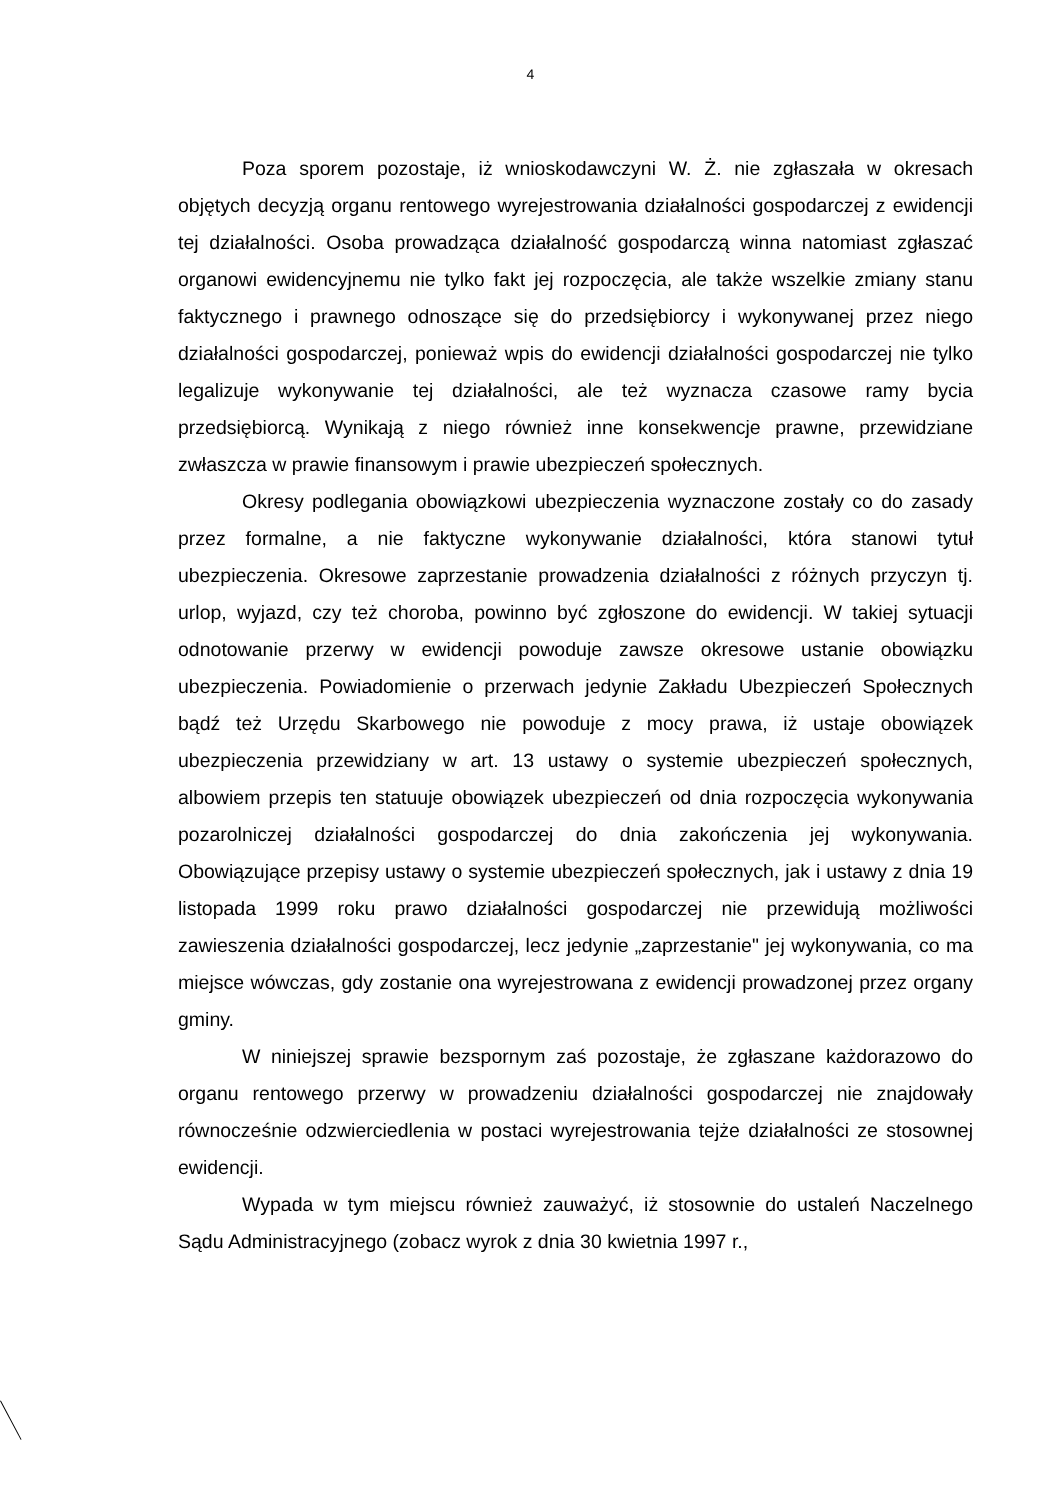4
Poza sporem pozostaje, iż wnioskodawczyni W. Ż. nie zgłaszała w okresach objętych decyzją organu rentowego wyrejestrowania działalności gospodarczej z ewidencji tej działalności. Osoba prowadząca działalność gospodarczą winna natomiast zgłaszać organowi ewidencyjnemu nie tylko fakt jej rozpoczęcia, ale także wszelkie zmiany stanu faktycznego i prawnego odnoszące się do przedsiębiorcy i wykonywanej przez niego działalności gospodarczej, ponieważ wpis do ewidencji działalności gospodarczej nie tylko legalizuje wykonywanie tej działalności, ale też wyznacza czasowe ramy bycia przedsiębiorcą. Wynikają z niego również inne konsekwencje prawne, przewidziane zwłaszcza w prawie finansowym i prawie ubezpieczeń społecznych.
Okresy podlegania obowiązkowi ubezpieczenia wyznaczone zostały co do zasady przez formalne, a nie faktyczne wykonywanie działalności, która stanowi tytuł ubezpieczenia. Okresowe zaprzestanie prowadzenia działalności z różnych przyczyn tj. urlop, wyjazd, czy też choroba, powinno być zgłoszone do ewidencji. W takiej sytuacji odnotowanie przerwy w ewidencji powoduje zawsze okresowe ustanie obowiązku ubezpieczenia. Powiadomienie o przerwach jedynie Zakładu Ubezpieczeń Społecznych bądź też Urzędu Skarbowego nie powoduje z mocy prawa, iż ustaje obowiązek ubezpieczenia przewidziany w art. 13 ustawy o systemie ubezpieczeń społecznych, albowiem przepis ten statuuje obowiązek ubezpieczeń od dnia rozpoczęcia wykonywania pozarolniczej działalności gospodarczej do dnia zakończenia jej wykonywania. Obowiązujące przepisy ustawy o systemie ubezpieczeń społecznych, jak i ustawy z dnia 19 listopada 1999 roku prawo działalności gospodarczej nie przewidują możliwości zawieszenia działalności gospodarczej, lecz jedynie „zaprzestanie" jej wykonywania, co ma miejsce wówczas, gdy zostanie ona wyrejestrowana z ewidencji prowadzonej przez organy gminy.
W niniejszej sprawie bezspornym zaś pozostaje, że zgłaszane każdorazowo do organu rentowego przerwy w prowadzeniu działalności gospodarczej nie znajdowały równocześnie odzwierciedlenia w postaci wyrejestrowania tejże działalności ze stosownej ewidencji.
Wypada w tym miejscu również zauważyć, iż stosownie do ustaleń Naczelnego Sądu Administracyjnego (zobacz wyrok z dnia 30 kwietnia 1997 r.,